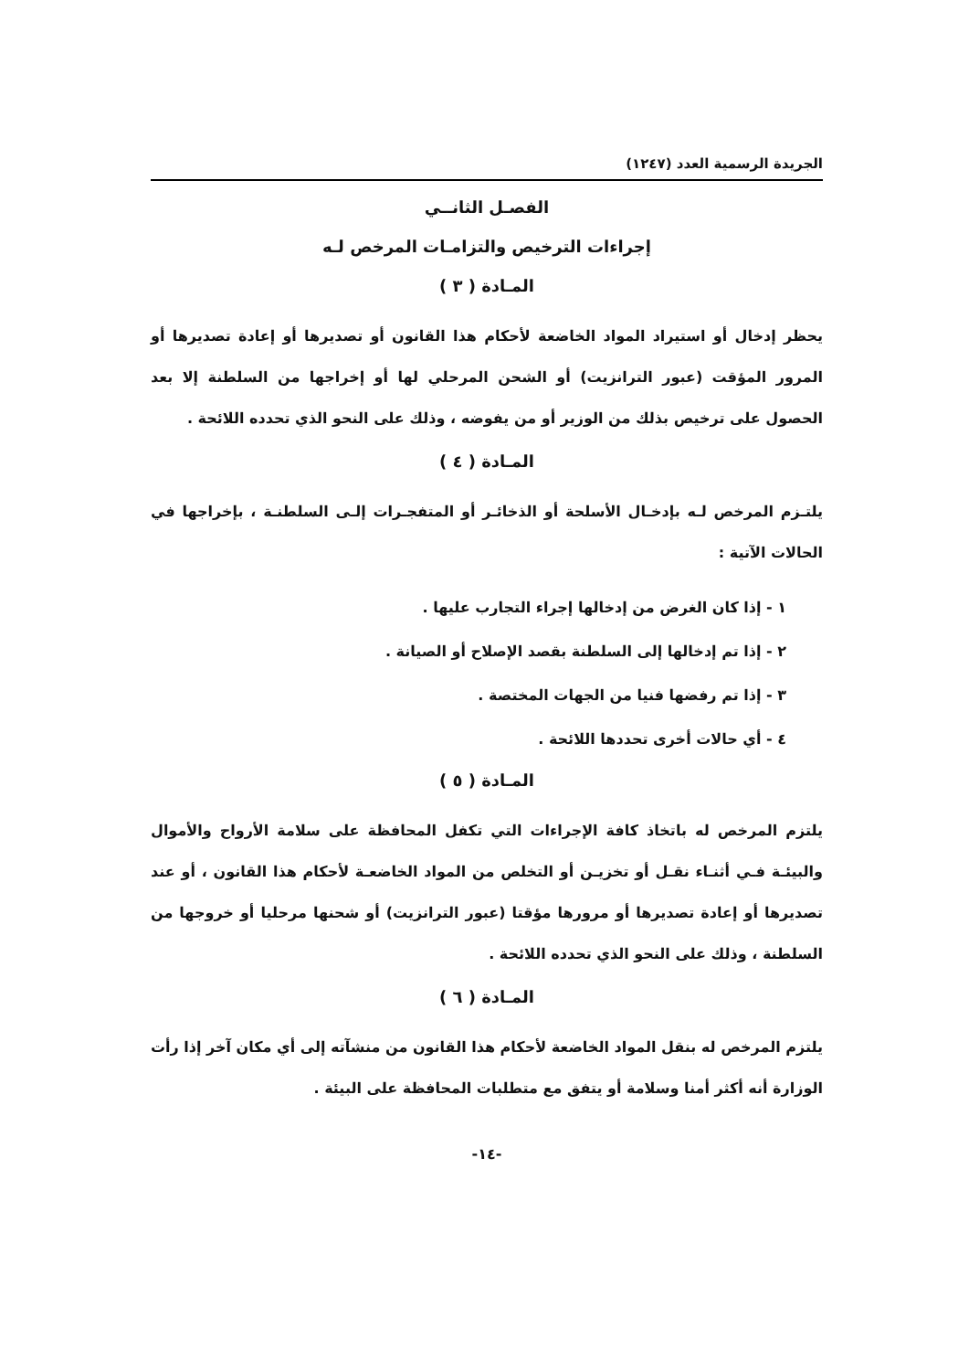الجريدة الرسمية العدد (١٢٤٧)
الفصـل الثانــي
إجراءات الترخيص والتزامـات المرخص لـه
المـادة ( ٣ )
يحظر إدخال أو استيراد المواد الخاضعة لأحكام هذا القانون أو تصديرها أو إعادة تصديرها أو المرور المؤقت (عبور الترانزيت) أو الشحن المرحلي لها أو إخراجها من السلطنة إلا بعد الحصول على ترخيص بذلك من الوزير أو من يفوضه ، وذلك على النحو الذي تحدده اللائحة .
المـادة ( ٤ )
يلتـزم المرخص لـه بإدخـال الأسلحة أو الذخائـر أو المتفجـرات إلـى السلطنـة ، بإخراجها في الحالات الآتية :
١ - إذا كان الغرض من إدخالها إجراء التجارب عليها .
٢ - إذا تم إدخالها إلى السلطنة بقصد الإصلاح أو الصيانة .
٣ - إذا تم رفضها فنيا من الجهات المختصة .
٤ - أي حالات أخرى تحددها اللائحة .
المـادة ( ٥ )
يلتزم المرخص له باتخاذ كافة الإجراءات التي تكفل المحافظة على سلامة الأرواح والأموال والبيئـة فـي أثنـاء نقـل أو تخزيـن أو التخلص من المواد الخاضعـة لأحكام هذا القانون ، أو عند تصديرها أو إعادة تصديرها أو مرورها مؤقتا (عبور الترانزيت) أو شحنها مرحليا أو خروجها من السلطنة ، وذلك على النحو الذي تحدده اللائحة .
المـادة ( ٦ )
يلتزم المرخص له بنقل المواد الخاضعة لأحكام هذا القانون من منشآته إلى أي مكان آخر إذا رأت الوزارة أنه أكثر أمنا وسلامة أو يتفق مع متطلبات المحافظة على البيئة .
-١٤-